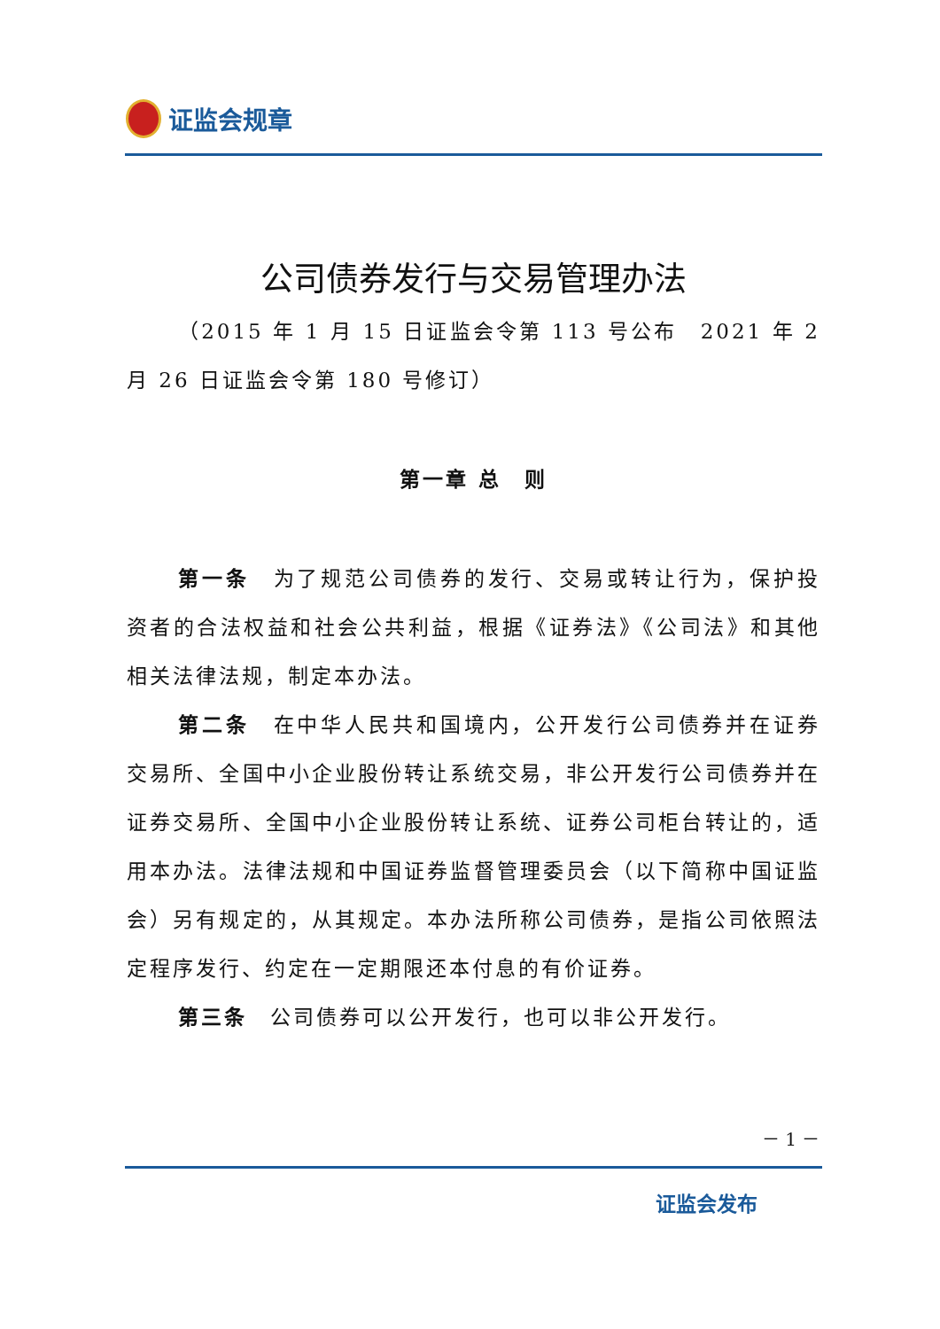证监会规章
公司债券发行与交易管理办法
（2015 年 1 月 15 日证监会令第 113 号公布　2021 年 2 月 26 日证监会令第 180 号修订）
第一章 总　则
第一条　为了规范公司债券的发行、交易或转让行为，保护投资者的合法权益和社会公共利益，根据《证券法》《公司法》和其他相关法律法规，制定本办法。
第二条　在中华人民共和国境内，公开发行公司债券并在证券交易所、全国中小企业股份转让系统交易，非公开发行公司债券并在证券交易所、全国中小企业股份转让系统、证券公司柜台转让的，适用本办法。法律法规和中国证券监督管理委员会（以下简称中国证监会）另有规定的，从其规定。本办法所称公司债券，是指公司依照法定程序发行、约定在一定期限还本付息的有价证券。
第三条　公司债券可以公开发行，也可以非公开发行。
－ 1 －
证监会发布